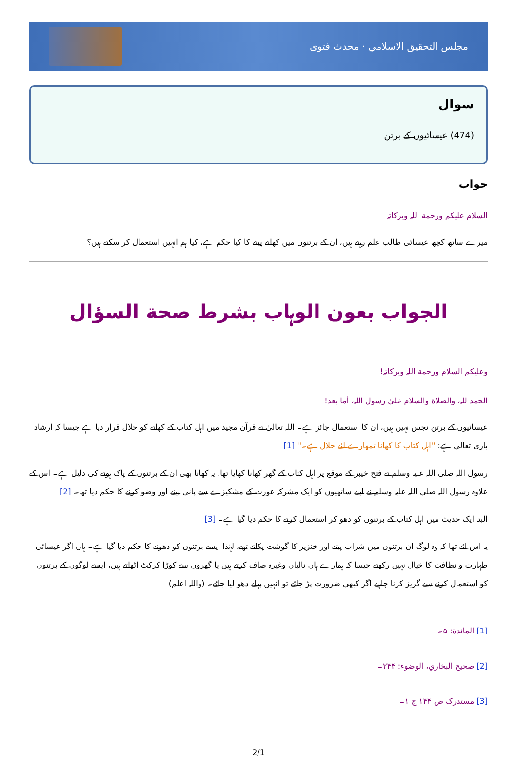مجلس التحقيق الاسلامي · محدث فتوی
سوال
(474) عیسائیوں کے برتن
جواب
السلام علیکم ورحمة اللہ وبرکاتہ
میرے ساتھ کچھ عیسائی طالب علم رہتے ہیں، ان کے برتنوں میں کھانے پینے کا کیا حکم ہے، کیا ہم انہیں استعمال کر سکتے ہیں؟
الجواب بعون الوہاب بشرط صحة السؤال
وعلیکم السلام ورحمة اللہ وبرکاتہ!
الحمد للہ، والصلاة والسلام علیٰ رسول اللہ، أما بعد!
عیسائیوں کے برتن نجس نہیں ہیں، ان کا استعمال جائز ہے۔ اللہ تعالیٰ نے قرآن مجید میں اہل کتاب کے کھانے کو حلال قرار دیا ہے جیسا کہ ارشاد باری تعالی ہے: ''اہل کتاب کا کھانا تمھارے لئے حلال ہے۔'' [1]
رسول اللہ صلی اللہ علیہ وسلم نے فتح خیبر کے موقع پر اہل کتاب کے گھر کھانا کھایا تھا، یہ کھانا بھی ان کے برتنوں کے پاک ہونے کی دلیل ہے۔ اس کے علاوہ رسول اللہ صلی اللہ علیہ وسلم نے اپنے ساتھیوں کو ایک مشرکہ عورت کے مشکیزے سے پانی پینے اور وضو کرنے کا حکم دیا تھا۔ [2]
البتہ ایک حدیث میں اہل کتاب کے برتنوں کو دھو کر استعمال کرنے کا حکم دیا گیا ہے۔ [3]
یہ اس لئے تھا کہ وہ لوگ ان برتنوں میں شراب پیتے اور خنزیر کا گوشت پکاتے تھے، لہٰذا ایسے برتنوں کو دھونے کا حکم دیا گیا ہے۔ ہاں اگر عیسائی طہارت و نظافت کا خیال نہیں رکھتے جیسا کہ ہمارے ہاں نالیاں وغیرہ صاف کرتے ہیں یا گھروں سے کوڑا کرکٹ اٹھاتے ہیں، ایسے لوگوں کے برتنوں کو استعمال کرنے سے گریز کرنا چاہیے اگر کبھی ضرورت پڑ جائے تو انہیں پہلے دھو لیا جائے۔ (واللہ اعلم)
[1] المائدة: ۵۔
[2] صحیح البخاري، الوضوء: ۲۴۴۔
[3] مستدرک ص ۱۴۴ ج ۱۔
2/1